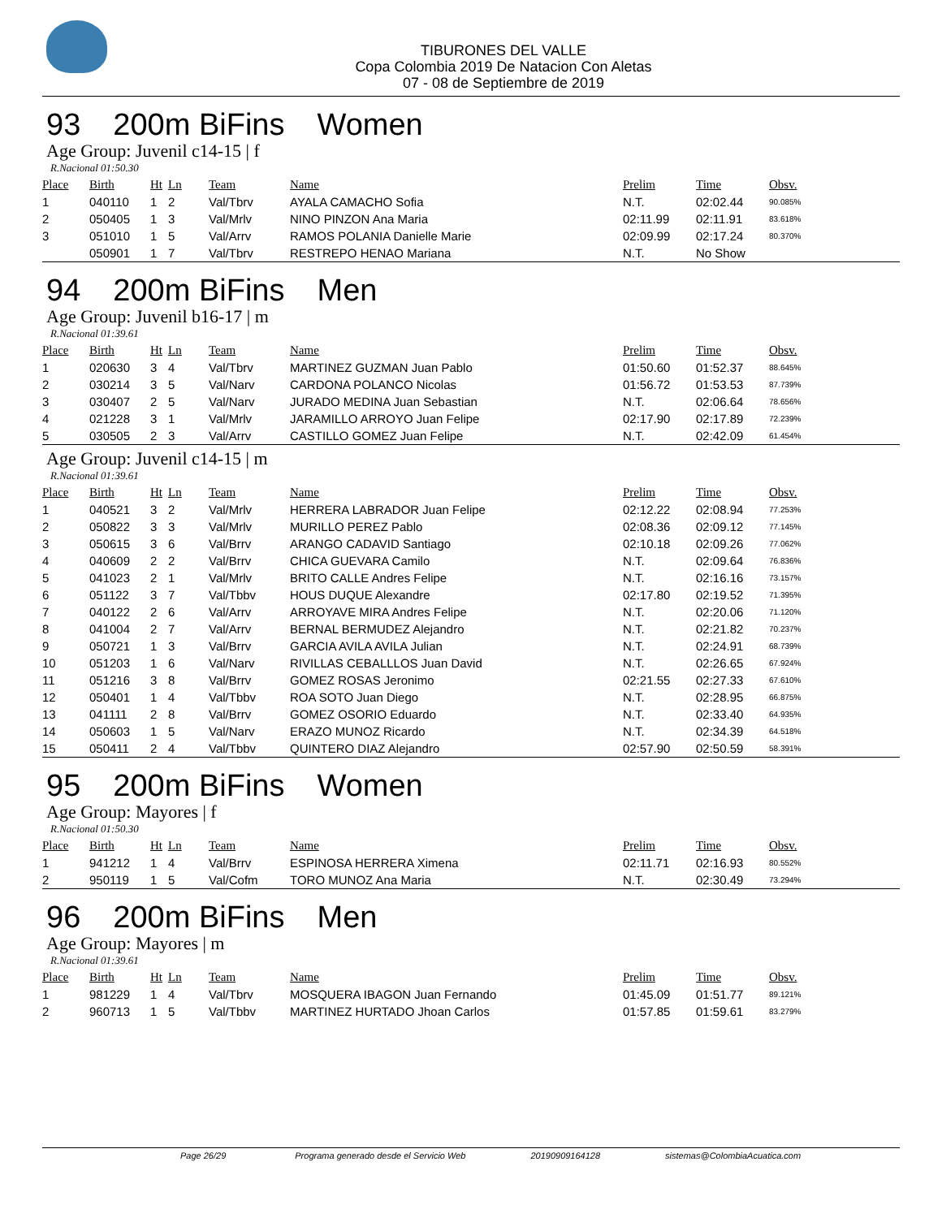TIBURONES DEL VALLE
Copa Colombia 2019 De Natacion Con Aletas
07 - 08 de Septiembre de 2019
93 200m BiFins Women
Age Group: Juvenil c14-15 | f
R.Nacional 01:50.30
| Place | Birth | Ht | Ln | Team | Name | Prelim | Time | Obsv. |
| --- | --- | --- | --- | --- | --- | --- | --- | --- |
| 1 | 040110 | 1 | 2 | Val/Tbrv | AYALA CAMACHO Sofia | N.T. | 02:02.44 | 90.085% |
| 2 | 050405 | 1 | 3 | Val/Mrlv | NINO PINZON Ana Maria | 02:11.99 | 02:11.91 | 83.618% |
| 3 | 051010 | 1 | 5 | Val/Arrv | RAMOS POLANIA Danielle Marie | 02:09.99 | 02:17.24 | 80.370% |
| | 050901 | 1 | 7 | Val/Tbrv | RESTREPO HENAO Mariana | N.T. | No Show | |
94 200m BiFins Men
Age Group: Juvenil b16-17 | m
R.Nacional 01:39.61
| Place | Birth | Ht | Ln | Team | Name | Prelim | Time | Obsv. |
| --- | --- | --- | --- | --- | --- | --- | --- | --- |
| 1 | 020630 | 3 | 4 | Val/Tbrv | MARTINEZ GUZMAN Juan Pablo | 01:50.60 | 01:52.37 | 88.645% |
| 2 | 030214 | 3 | 5 | Val/Narv | CARDONA POLANCO Nicolas | 01:56.72 | 01:53.53 | 87.739% |
| 3 | 030407 | 2 | 5 | Val/Narv | JURADO MEDINA Juan Sebastian | N.T. | 02:06.64 | 78.656% |
| 4 | 021228 | 3 | 1 | Val/Mrlv | JARAMILLO ARROYO Juan Felipe | 02:17.90 | 02:17.89 | 72.239% |
| 5 | 030505 | 2 | 3 | Val/Arrv | CASTILLO GOMEZ Juan Felipe | N.T. | 02:42.09 | 61.454% |
Age Group: Juvenil c14-15 | m
R.Nacional 01:39.61
| Place | Birth | Ht | Ln | Team | Name | Prelim | Time | Obsv. |
| --- | --- | --- | --- | --- | --- | --- | --- | --- |
| 1 | 040521 | 3 | 2 | Val/Mrlv | HERRERA LABRADOR Juan Felipe | 02:12.22 | 02:08.94 | 77.253% |
| 2 | 050822 | 3 | 3 | Val/Mrlv | MURILLO PEREZ Pablo | 02:08.36 | 02:09.12 | 77.145% |
| 3 | 050615 | 3 | 6 | Val/Brrv | ARANGO CADAVID Santiago | 02:10.18 | 02:09.26 | 77.062% |
| 4 | 040609 | 2 | 2 | Val/Brrv | CHICA GUEVARA Camilo | N.T. | 02:09.64 | 76.836% |
| 5 | 041023 | 2 | 1 | Val/Mrlv | BRITO CALLE Andres Felipe | N.T. | 02:16.16 | 73.157% |
| 6 | 051122 | 3 | 7 | Val/Tbbv | HOUS DUQUE Alexandre | 02:17.80 | 02:19.52 | 71.395% |
| 7 | 040122 | 2 | 6 | Val/Arrv | ARROYAVE MIRA Andres Felipe | N.T. | 02:20.06 | 71.120% |
| 8 | 041004 | 2 | 7 | Val/Arrv | BERNAL BERMUDEZ Alejandro | N.T. | 02:21.82 | 70.237% |
| 9 | 050721 | 1 | 3 | Val/Brrv | GARCIA AVILA AVILA Julian | N.T. | 02:24.91 | 68.739% |
| 10 | 051203 | 1 | 6 | Val/Narv | RIVILLAS CEBALLLOS Juan David | N.T. | 02:26.65 | 67.924% |
| 11 | 051216 | 3 | 8 | Val/Brrv | GOMEZ ROSAS Jeronimo | 02:21.55 | 02:27.33 | 67.610% |
| 12 | 050401 | 1 | 4 | Val/Tbbv | ROA SOTO Juan Diego | N.T. | 02:28.95 | 66.875% |
| 13 | 041111 | 2 | 8 | Val/Brrv | GOMEZ OSORIO Eduardo | N.T. | 02:33.40 | 64.935% |
| 14 | 050603 | 1 | 5 | Val/Narv | ERAZO MUNOZ Ricardo | N.T. | 02:34.39 | 64.518% |
| 15 | 050411 | 2 | 4 | Val/Tbbv | QUINTERO DIAZ Alejandro | 02:57.90 | 02:50.59 | 58.391% |
95 200m BiFins Women
Age Group: Mayores | f
R.Nacional 01:50.30
| Place | Birth | Ht | Ln | Team | Name | Prelim | Time | Obsv. |
| --- | --- | --- | --- | --- | --- | --- | --- | --- |
| 1 | 941212 | 1 | 4 | Val/Brrv | ESPINOSA HERRERA Ximena | 02:11.71 | 02:16.93 | 80.552% |
| 2 | 950119 | 1 | 5 | Val/Cofm | TORO MUNOZ Ana Maria | N.T. | 02:30.49 | 73.294% |
96 200m BiFins Men
Age Group: Mayores | m
R.Nacional 01:39.61
| Place | Birth | Ht | Ln | Team | Name | Prelim | Time | Obsv. |
| --- | --- | --- | --- | --- | --- | --- | --- | --- |
| 1 | 981229 | 1 | 4 | Val/Tbrv | MOSQUERA IBAGON Juan Fernando | 01:45.09 | 01:51.77 | 89.121% |
| 2 | 960713 | 1 | 5 | Val/Tbbv | MARTINEZ HURTADO Jhoan Carlos | 01:57.85 | 01:59.61 | 83.279% |
Page 26/29 Programa generado desde el Servicio Web 20190909164128 sistemas@ColombiaAcuatica.com